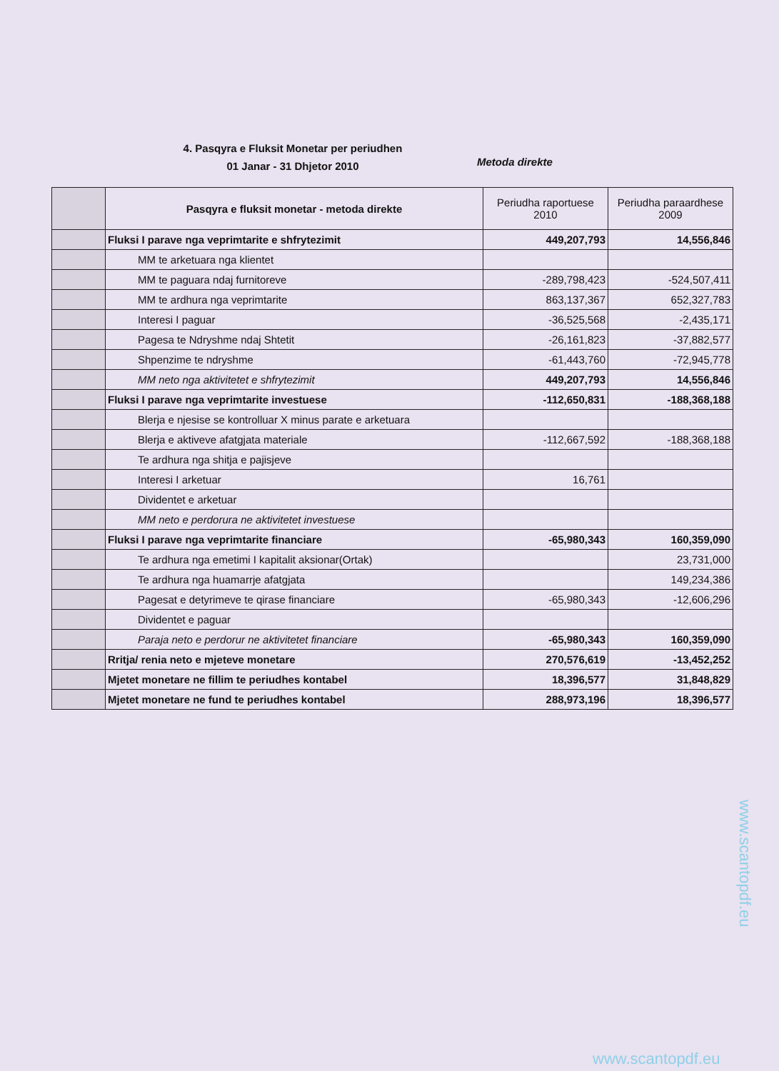4. Pasqyra e Fluksit Monetar per periudhen
01 Janar - 31 Dhjetor 2010
Metoda direkte
| | Pasqyra e fluksit monetar - metoda direkte | Periudha raportuese 2010 | Periudha paraardhese 2009 |
| | Fluksi I parave nga veprimtarite e shfrytezimit | 449,207,793 | 14,556,846 |
| | MM te arketuara nga klientet | | |
| | MM te paguara ndaj furnitoreve | -289,798,423 | -524,507,411 |
| | MM te ardhura nga veprimtarite | 863,137,367 | 652,327,783 |
| | Interesi I paguar | -36,525,568 | -2,435,171 |
| | Pagesa te Ndryshme ndaj Shtetit | -26,161,823 | -37,882,577 |
| | Shpenzime te ndryshme | -61,443,760 | -72,945,778 |
| | MM neto nga aktivitetet e shfrytezimit | 449,207,793 | 14,556,846 |
| | Fluksi I parave nga veprimtarite investuese | -112,650,831 | -188,368,188 |
| | Blerja e njesise se kontrolluar X minus parate e arketuara | | |
| | Blerja e aktiveve afatgjata materiale | -112,667,592 | -188,368,188 |
| | Te ardhura nga shitja e pajisjeve | | |
| | Interesi I arketuar | 16,761 | |
| | Dividentet e arketuar | | |
| | MM neto e perdorura ne aktivitetet investuese | | |
| | Fluksi I parave nga veprimtarite financiare | -65,980,343 | 160,359,090 |
| | Te ardhura nga emetimi I kapitalit aksionar(Ortak) | | 23,731,000 |
| | Te ardhura nga huamarrje afatgjata | | 149,234,386 |
| | Pagesat e detyrimeve te qirase financiare | -65,980,343 | -12,606,296 |
| | Dividentet e paguar | | |
| | Paraja neto e perdorur ne aktivitetet financiare | -65,980,343 | 160,359,090 |
| | Rritja/ renia neto e mjeteve monetare | 270,576,619 | -13,452,252 |
| | Mjetet monetare ne fillim te periudhes kontabel | 18,396,577 | 31,848,829 |
| | Mjetet monetare ne fund te periudhes kontabel | 288,973,196 | 18,396,577 |
www.scantopdf.eu
www.scantopdf.eu